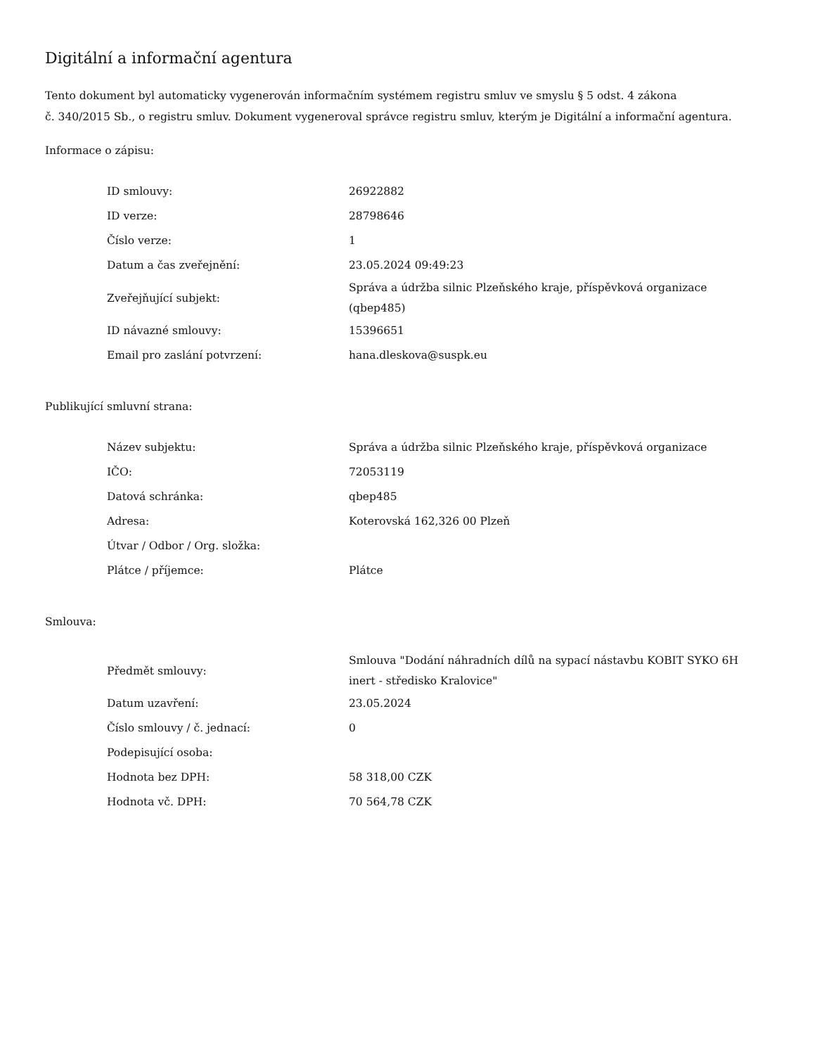Digitální a informační agentura
Tento dokument byl automaticky vygenerován informačním systémem registru smluv ve smyslu § 5 odst. 4 zákona
č. 340/2015 Sb., o registru smluv. Dokument vygeneroval správce registru smluv, kterým je Digitální a informační agentura.
Informace o zápisu:
| ID smlouvy: | 26922882 |
| ID verze: | 28798646 |
| Číslo verze: | 1 |
| Datum a čas zveřejnění: | 23.05.2024 09:49:23 |
| Zveřejňující subjekt: | Správa a údržba silnic Plzeňského kraje, příspěvková organizace (qbep485) |
| ID návazné smlouvy: | 15396651 |
| Email pro zaslání potvrzení: | hana.dleskova@suspk.eu |
Publikující smluvní strana:
| Název subjektu: | Správa a údržba silnic Plzeňského kraje, příspěvková organizace |
| IČO: | 72053119 |
| Datová schránka: | qbep485 |
| Adresa: | Koterovská 162,326 00 Plzeň |
| Útvar / Odbor / Org. složka: | |
| Plátce / příjemce: | Plátce |
Smlouva:
| Předmět smlouvy: | Smlouva "Dodání náhradních dílů na sypací nástavbu KOBIT SYKO 6H inert - středisko Kralovice" |
| Datum uzavření: | 23.05.2024 |
| Číslo smlouvy / č. jednací: | 0 |
| Podepisující osoba: | |
| Hodnota bez DPH: | 58 318,00 CZK |
| Hodnota vč. DPH: | 70 564,78 CZK |